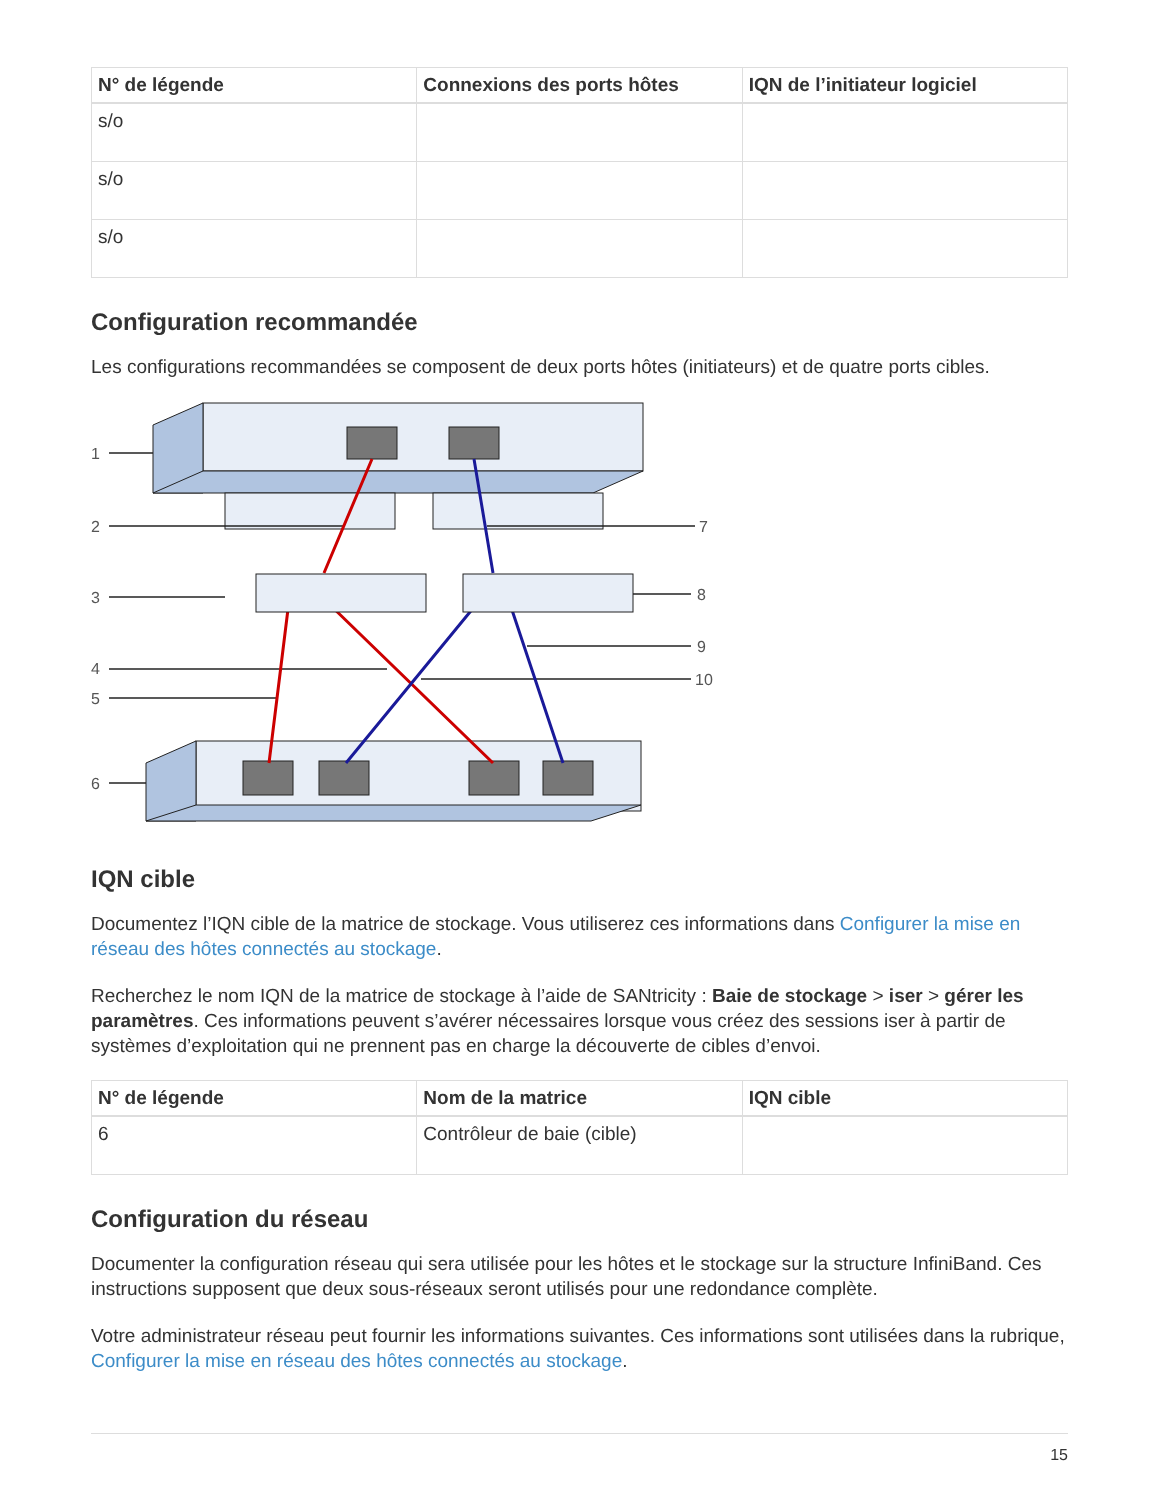| N° de légende | Connexions des ports hôtes | IQN de l’initiateur logiciel |
| --- | --- | --- |
| s/o | | |
| s/o | | |
| s/o | | |
Configuration recommandée
Les configurations recommandées se composent de deux ports hôtes (initiateurs) et de quatre ports cibles.
1
2
3
4
5
6
7
8
9
10
IQN cible
Documentez l’IQN cible de la matrice de stockage. Vous utiliserez ces informations dans Configurer la mise en réseau des hôtes connectés au stockage.
Recherchez le nom IQN de la matrice de stockage à l’aide de SANtricity : Baie de stockage > iser > gérer les paramètres. Ces informations peuvent s’avérer nécessaires lorsque vous créez des sessions iser à partir de systèmes d’exploitation qui ne prennent pas en charge la découverte de cibles d’envoi.
| N° de légende | Nom de la matrice | IQN cible |
| --- | --- | --- |
| 6 | Contrôleur de baie (cible) | |
Configuration du réseau
Documenter la configuration réseau qui sera utilisée pour les hôtes et le stockage sur la structure InfiniBand. Ces instructions supposent que deux sous-réseaux seront utilisés pour une redondance complète.
Votre administrateur réseau peut fournir les informations suivantes. Ces informations sont utilisées dans la rubrique, Configurer la mise en réseau des hôtes connectés au stockage.
15